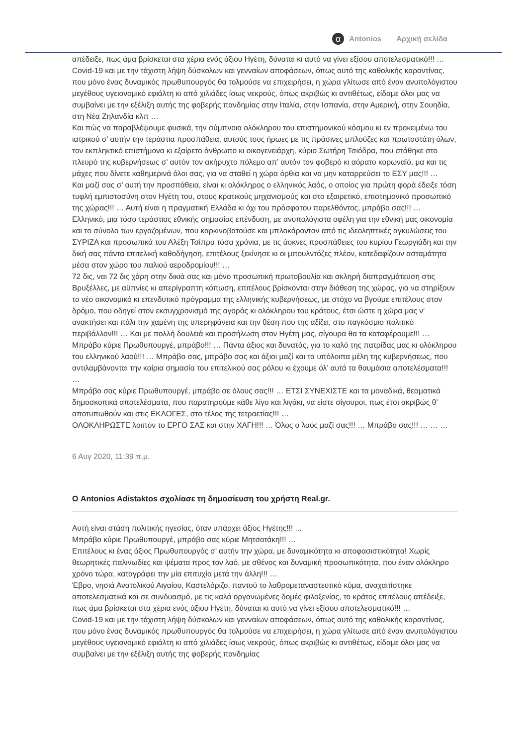α Antonios Αρχική σελίδα
απέδειξε, πως άμα βρίσκεται στα χέρια ενός άξιου Ηγέτη, δύναται κι αυτό να γίνει εξίσου αποτελεσματικό!!! …
Covid-19 και με την τάχιστη λήψη δύσκολων και γενναίων αποφάσεων, όπως αυτό της καθολικής καραντίνας, που μόνο ένας δυναμικός πρωθυπουργός θα τολμούσε να επιχειρήσει, η χώρα γλίτωσε από έναν ανυπολόγιστου μεγέθους υγειονομικό εφιάλτη κι από χιλιάδες ίσως νεκρούς, όπως ακριβώς κι αντιθέτως, είδαμε όλοι μας να συμβαίνει με την εξέλιξη αυτής της φοβερής πανδημίας στην Ιταλία, στην Ισπανία, στην Αμερική, στην Σουηδία, στη Νέα Ζηλανδία κλπ …
Και πώς να παραβλέψουμε φυσικά, την σύμπνοια ολόκληρου του επιστημονικού κόσμου κι εν προκειμένω του ιατρικού σ’ αυτήν την τεράστια προσπάθεια, αυτούς τους ήρωες με τις πράσινες μπλούζες και πρωτοστάτη όλων, τον εκπληκτικό επιστήμονα κι εξαίρετο άνθρωπο κι οικογενειάρχη, κύριο Σωτήρη Τσιόδρα, που στάθηκε στο πλευρό της κυβερνήσεως σ’ αυτόν τον ακήρυχτο πόλεμο απ’ αυτόν τον φοβερό κι αόρατο κορωναϊό, μα και τις μάχες που δίνετε καθημερινά όλοι σας, για να σταθεί η χώρα όρθια και να μην καταρρεύσει το ΕΣΥ μας!!! …
Και μαζί σας σ’ αυτή την προσπάθεια, είναι κι ολόκληρος ο ελληνικός λαός, ο οποίος για πρώτη φορά έδειξε τόση τυφλή εμπιστοσύνη στον Ηγέτη του, στους κρατικούς μηχανισμούς και στο εξαιρετικό, επιστημονικό προσωπικό της χώρας!!! … Αυτή είναι η πραγματική Ελλάδα κι όχι του πρόσφατου παρελθόντος, μπράβο σας!!! …
Ελληνικό, μια τόσο τεράστιας εθνικής σημασίας επένδυση, με ανυπολόγιστα οφέλη για την εθνική μας οικονομία και το σύνολο των εργαζομένων, που καρκινοβατούσε και μπλοκάρονταν από τις ιδεοληπτικές αγκυλώσεις του ΣΥΡΙΖΑ και προσωπικά του Αλέξη Τσίπρα τόσα χρόνια, με τις άοκνες προσπάθειες του κυρίου Γεωργιάδη και την δική σας πάντα επιτελική καθοδήγηση, επιτέλους ξεκίνησε κι οι μπουλντόζες πλέον, κατεδαφίζουν ασταμάτητα μέσα στον χώρο του παλιού αεροδρομίου!!! …
72 δις, ναι 72 δις χάρη στην δικιά σας και μόνο προσωπική πρωτοβουλία και σκληρή διαπραγμάτευση στις Βρυξέλλες, με αϋπνίες κι απερίγραπτη κόπωση, επιτέλους βρίσκονται στην διάθεση της χώρας, για να στηρίξουν το νέο οικονομικό κι επενδυτικό πρόγραμμα της ελληνικής κυβερνήσεως, με στόχο να βγούμε επιτέλους στον δρόμο, που οδηγεί στον εκσυγχρονισμό της αγοράς κι ολόκληρου του κράτους, έτσι ώστε η χώρα μας ν’ ανακτήσει και πάλι την χαμένη της υπερηφάνεια και την θέση που της αξίζει, στο παγκόσμιο πολιτικό περιβάλλον!!! … Και με πολλή δουλειά και προσήλωση στον Ηγέτη μας, σίγουρα θα τα καταφέρουμε!!! …
Μπράβο κύριε Πρωθυπουργέ, μπράβο!!! … Πάντα άξιος και δυνατός, για το καλό της πατρίδας μας κι ολόκληρου του ελληνικού λαού!!! … Μπράβο σας, μπράβο σας και άξιοι μαζί και τα υπόλοιπα μέλη της κυβερνήσεως, που αντιλαμβάνονται την καίρια σημασία του επιτελικού σας ρόλου κι έχουμε όλ’ αυτά τα θαυμάσια αποτελέσματα!!! …
Μπράβο σας κύριε Πρωθυπουργέ, μπράβο σε όλους σας!!! … ΕΤΣΙ ΣΥΝΕΧΙΣΤΕ και τα μοναδικά, θεαματικά δημοσκοπικά αποτελέσματα, που παρατηρούμε κάθε λίγο και λιγάκι, να είστε σίγουροι, πως έτσι ακριβώς θ’ αποτυπωθούν και στις ΕΚΛΟΓΕΣ, στο τέλος της τετραετίας!!! …
ΟΛΟΚΛΗΡΩΣΤΕ λοιπόν το ΕΡΓΟ ΣΑΣ και στην ΧΑΓΗ!!! … Όλος ο λαός μαζί σας!!! … Μπράβο σας!!! … … …
6 Αυγ 2020, 11:39 π.μ.
Ο Antonios Adistaktos σχολίασε τη δημοσίευση του χρήστη Real.gr.
Αυτή είναι στάση πολιτικής ηγεσίας, όταν υπάρχει άξιος Ηγέτης!!! ...
Μπράβο κύριε Πρωθυπουργέ, μπράβο σας κύριε Μητσοτάκη!!! …
Επιτέλους κι ένας άξιος Πρωθυπουργός σ’ αυτήν την χώρα, με δυναμικότητα κι αποφασιστικότητα! Χωρίς θεωρητικές παλινωδίες και ψέματα προς τον λαό, με σθένος και δυναμική προσωπικότητα, που έναν ολόκληρο χρόνο τώρα, καταγράφει την μία επιτυχία μετά την άλλη!!! …
Έβρο, νησιά Ανατολικού Αιγαίου, Καστελόριζο, παντού το λαθρομεταναστευτικό κύμα, αναχαιτίστηκε αποτελεσματικά και σε συνδυασμό, με τις καλά οργανωμένες δομές φιλοξενίας, το κράτος επιτέλους απέδειξε, πως άμα βρίσκεται στα χέρια ενός άξιου Ηγέτη, δύναται κι αυτό να γίνει εξίσου αποτελεσματικό!!! …
Covid-19 και με την τάχιστη λήψη δύσκολων και γενναίων αποφάσεων, όπως αυτό της καθολικής καραντίνας, που μόνο ένας δυναμικός πρωθυπουργός θα τολμούσε να επιχειρήσει, η χώρα γλίτωσε από έναν ανυπολόγιστου μεγέθους υγειονομικό εφιάλτη κι από χιλιάδες ίσως νεκρούς, όπως ακριβώς κι αντιθέτως, είδαμε όλοι μας να συμβαίνει με την εξέλιξη αυτής της φοβερής πανδημίας